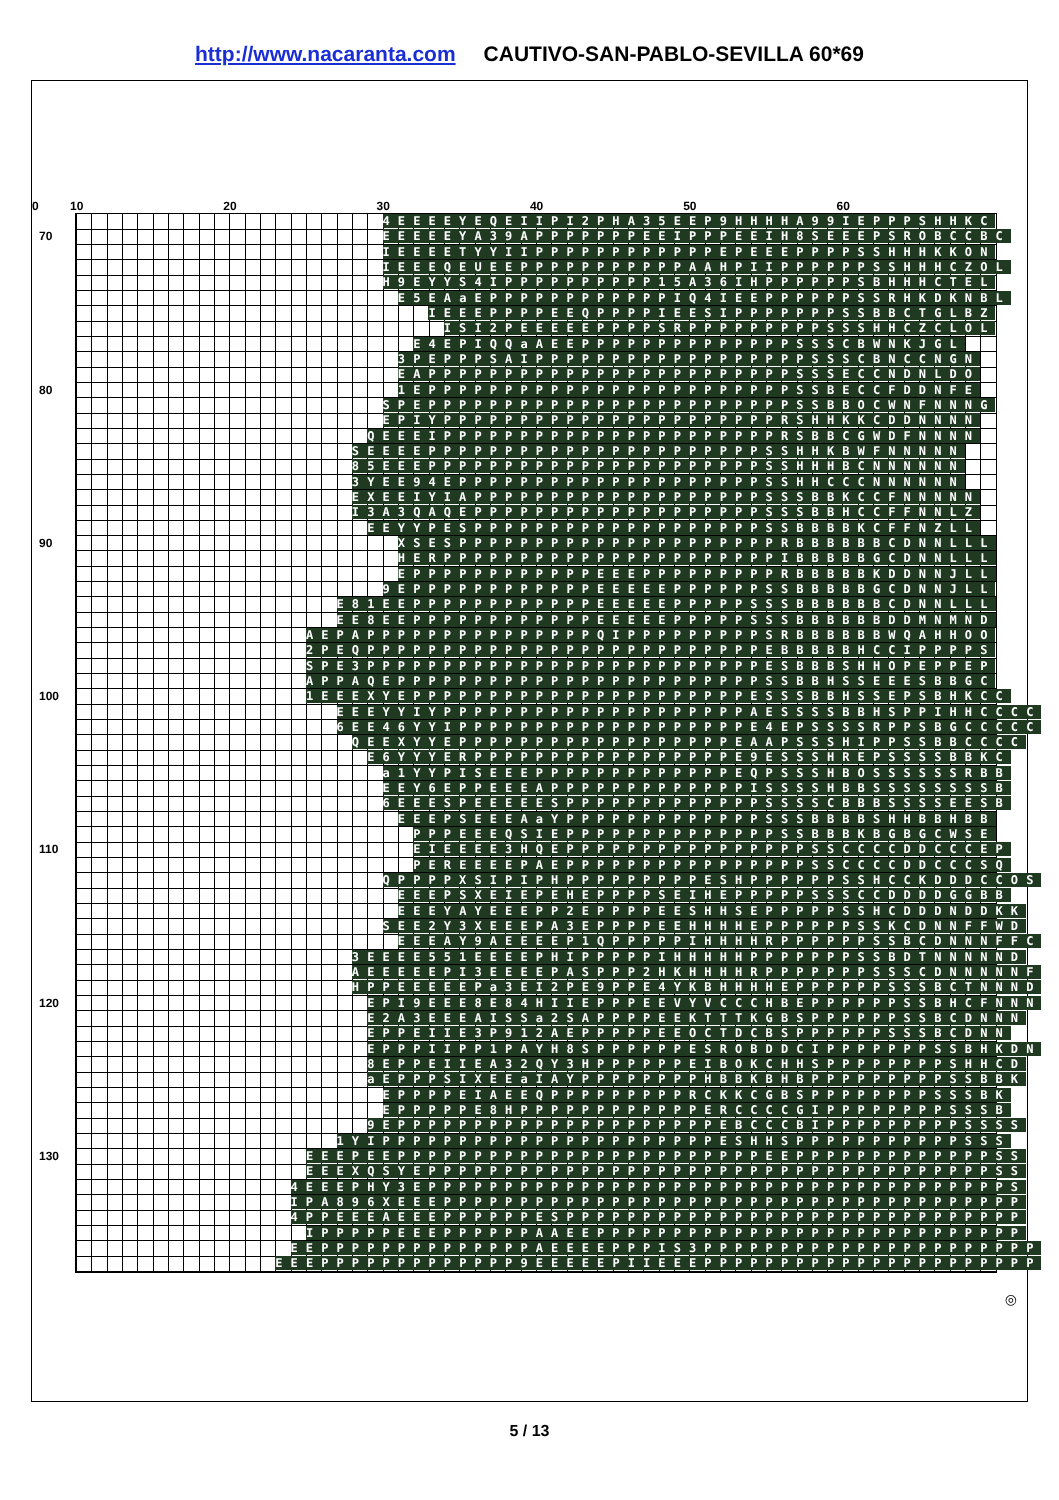http://www.nacaranta.com CAUTIVO-SAN-PABLO-SEVILLA 60*69
0 10 20 30 40 50 60
4EEEEYEQEIIPI2PHA35EEP9HHHHA99IEPPPSHHKC
70
EEEEEYA39APPPPPPPEEIPPPEEIH8SEEEPSROBCCBC
IEEEETYYIIPPPPPPPPPPPPEPEEEPPPPSSHHHKKON
IEEEQEUEEPPPPPPPPPPPAAHPIIPPPPPPSSHHHCZOL
H9EYYS4IPPPPPPPPPP15A36IHPPPPPPSBHHHCTEL
E5EAaEPPPPPPPPPPPPIQ4IEEPPPPPPSSRHKDKNBL
IEEEPPPPEEQPPPPIEESIPPPPPPPSSBBCTGLBZ
ISI2PEEEEEPPPPSRPPPPPPPPPSSSHHCZCLOL
E4EPIQQaAEEPPPPPPPPPPPPPPSSSCBWNKJGL
3PEPPPSAIPPPPPPPPPPPPPPPPPPSSSCBNCCNGN
EAPPPPPPPPPPPPPPPPPPPPPPPPSSSECCNDNLDO
80
1EPPPPPPPPPPPPPPPPPPPPPPPPSSBECCFDDNFE
SPEPPPPPPPPPPPPPPPPPPPPPPPPSSBBOCWNFNNNG
EPIYPPPPPPPPPPPPPPPPPPPPPPRSHHKKCDDNNNN
QEEEIPPPPPPPPPPPPPPPPPPPPPPRSBBCGWDFNNNN
SEEEEPPPPPPPPPPPPPPPPPPPPPPSSHHKBWFNNNNN
85EEEPPPPPPPPPPPPPPPPPPPPPPSSHHHBCNNNNNN
3YEE94EPPPPPPPPPPPPPPPPPPPPSSHHCCCNNNNNN
EXEEIYIAPPPPPPPPPPPPPPPPPPPSSSBBKCCFNNNNN
I3A3QAQEPPPPPPPPPPPPPPPPPPPSSSBBHCCFFNNLZ
EEYYPESPPPPPPPPPPPPPPPPPPPSSBBBBKCFFNZLL
90
XSESPPPPPPPPPPPPPPPPPPPPPRBBBBBBCDNNLLL
HERPPPPPPPPPPPPPPPPPPPPPPIBBBBBGCDNNLLL
EPPPPPPPPPPPPEEEPPPPPPPPPRBBBBBKDDNNJLL
9EPPPPPPPPPPPPEEEEEPPPPPPSSBBBBBGCDNNJLL
E81EEPPPPPPPPPPPPEEEEEPPPPPSSSBBBBBBCDNNLLL
EE8EEPPPPPPPPPPPPEEEEEPPPPPSSSBBBBBBDDMNMND
AEPAPPPPPPPPPPPPPPPQIPPPPPPPPPSRBBBBBBWQAHHOO
2PEQPPPPPPPPPPPPPPPPPPPPPPPPPPEBBBBBHCCIPPPPS
SPE3PPPPPPPPPPPPPPPPPPPPPPPPPPESBBBSHHOPEPPEP
APPAQEPPPPPPPPPPPPPPPPPPPPPPPPSSBBHSSEEESBBGC
100
1EEEXYEPPPPPPPPPPPPPPPPPPPPPPESSSBBHSSEPSBHKCC
EEEYYIYPPPPPPPPPPPPPPPPPPPPAESSSSBBHSPPIHHCCCC
6EE46YYIPPPPPPPPPPPPPPPPPPPE4EPSSSSRPPSBGCCCCC
QEEXYYEPPPPPPPPPPPPPPPPPPEAAPSSSHIPPSSBBCCCC
E6YYYERPPPPPPPPPPPPPPPPPE9ESSSHREPSSSSBBKC
a1YYPISEEEPPPPPPPPPPPPPEQPSSSHBOSSSSSSRBB
EEY6EPPEEEAPPPPPPPPPPPPPISSSSHBBSSSSSSSSB
6EEESPEEEEESPPPPPPPPPPPPPSSSSCBBBSSSSEESB
EEEPSEEEAaYPPPPPPPPPPPPPSSSBBBBSHHBBHBB
PPPEEEQSIEPPPPPPPPPPPPPPSSBBBKBGBGCWSE
110
EIEEEE3HQEPPPPPPPPPPPPPPPPSSCCCCDDCCCEP
PEREEEEPAEPPPPPPPPPPPPPPPPSSCCCCDDCCCSQ
QPPPPXSIPIPHPPPPPPPPPESHPPPPPPSSHCCKDDDCCOS
EEEPSXEIEPEHEPPPPSEIHEPPPPPSSSCCDDDDGGBB
EEEYAYEEEPP2EPPPPEESHHSEPPPPPSSHCDDDNDDKK
SEE2Y3XEEEPA3EPPPPEEHHHHEPPPPPPSSKCDNNFFWD
EEEAY9AEEEEP1QPPPPPIHHHHRPPPPPPSSBCDNNNFFC
3EEEE551EEEEPHIPPPPPIHHHHHPPPPPPPSSBDTNNNNND
AEEEEEPI3EEEEPASPPP2HKHHHHRPPPPPPPSSSCDNNNNNF
HPPEEEEEPa3EI2PE9PPE4YKBHHHHEPPPPPPSSSBCTNNND
120
EPI9EEE8E84HIIEPPPEEVYVCCCHBEPPPPPPSSBHCFNNN
E2A3EEEAISSa2SAPPPPEEKTTTKGBSPPPPPPSSBCDNNN
EPPEIIE3P912AEPPPPPEEOCTDCBSPPPPPPSSSBCDNN
EPPPIIPP1PAYH8SPPPPPPESROBDDCIPPPPPPPSSBHKDN
8EPPEIIEA32QY3HPPPPPPEIBOKCHHSPPPPPPPPSHHCD
aEPPPSIXEEaIAYPPPPPPPPHBBKBHBPPPPPPPPPSSBBK
EPPPPEIAEEQPPPPPPPPPRCKKCGBSPPPPPPPPSSSBK
EPPPPPE8HPPPPPPPPPPPPERCCCCGIPPPPPPPPSSSB
9EPPPPPPPPPPPPPPPPPPPPPEBCCCBIPPPPPPPPPSSSS
1YIPPPPPPPPPPPPPPPPPPPPPPESHHSPPPPPPPPPPPSSS
130
EEEPEEPPPPPPPPPPPPPPPPPPPPPPPPEEPPPPPPPPPPPPPSS
EEEXQSYEPPPPPPPPPPPPPPPPPPPPPPPPPPPPPPPPPPPPPSS
4EEEPHY3EPPPPPPPPPPPPPPPPPPPPPPPPPPPPPPPPPPPPPPS
IPA896XEEEPPPPPPPPPPPPPPPPPPPPPPPPPPPPPPPPPPPPPP
4PPEEEAEEEPPPPPPESPPPPPPPPPPPPPPPPPPPPPPPPPPPPPP
IPPPPPEEEPPPPPPAAEEPPPPPPPPPPPPPPPPPPPPPPPPPPPP
EEPPPPPPPPPPPPPPAEEEEPPPIS3PPPPPPPPPPPPPPPPPPPPPP
EEEPPPPPPPPPPPPP9EEEEEPIIEEEPPPPPPPPPPPPPPPPPPPPPP
◎
5 / 13